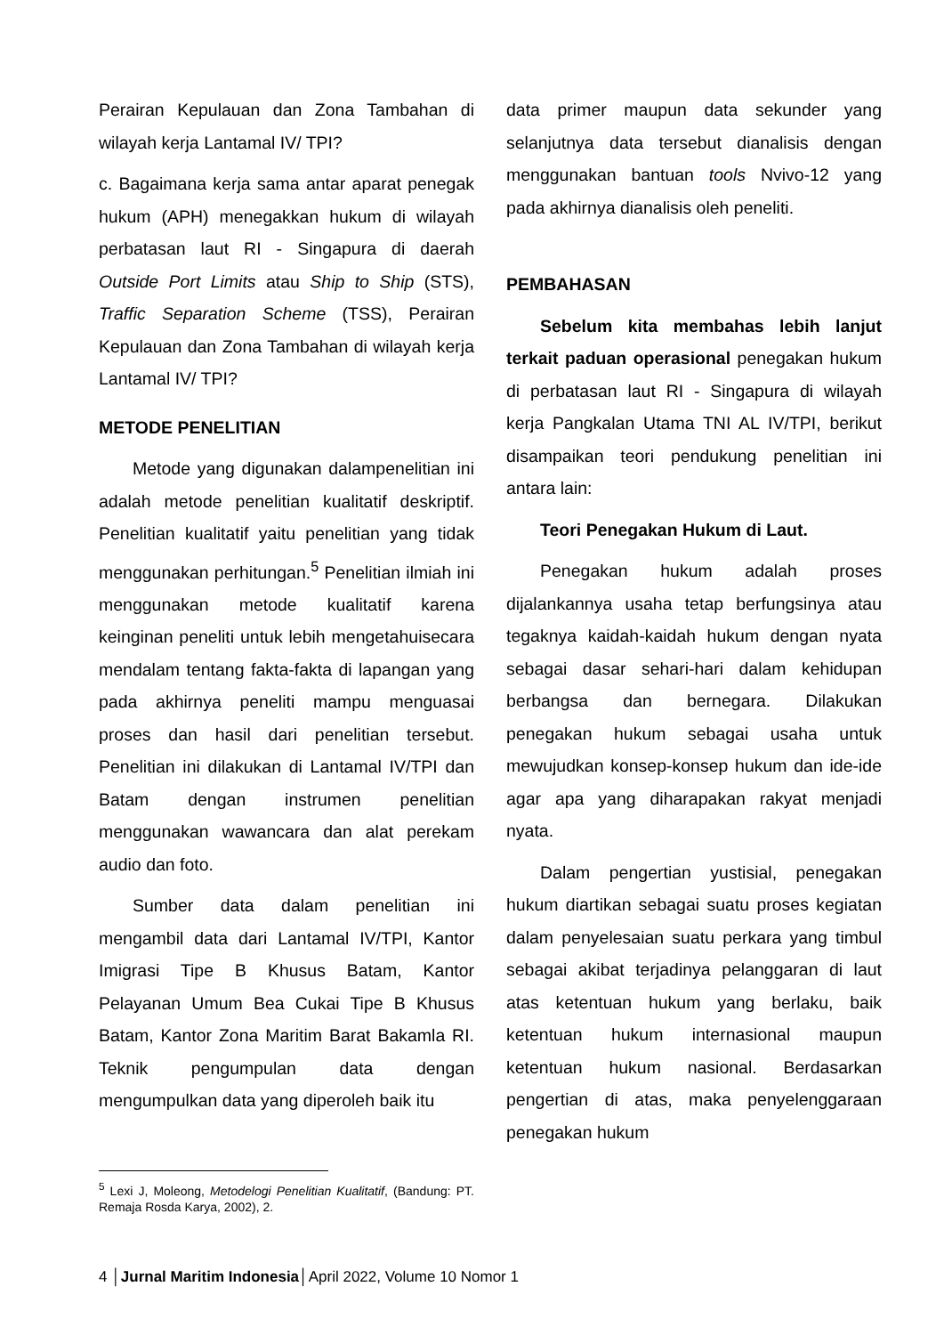Perairan Kepulauan dan Zona Tambahan di wilayah kerja Lantamal IV/ TPI?
c. Bagaimana kerja sama antar aparat penegak hukum (APH) menegakkan hukum di wilayah perbatasan laut RI - Singapura di daerah Outside Port Limits atau Ship to Ship (STS), Traffic Separation Scheme (TSS), Perairan Kepulauan dan Zona Tambahan di wilayah kerja Lantamal IV/ TPI?
METODE PENELITIAN
Metode yang digunakan dalampenelitian ini adalah metode penelitian kualitatif deskriptif. Penelitian kualitatif yaitu penelitian yang tidak menggunakan perhitungan.<sup>5</sup> Penelitian ilmiah ini menggunakan metode kualitatif karena keinginan peneliti untuk lebih mengetahuisecara mendalam tentang fakta-fakta di lapangan yang pada akhirnya peneliti mampu menguasai proses dan hasil dari penelitian tersebut. Penelitian ini dilakukan di Lantamal IV/TPI dan Batam dengan instrumen penelitian menggunakan wawancara dan alat perekam audio dan foto.
Sumber data dalam penelitian ini mengambil data dari Lantamal IV/TPI, Kantor Imigrasi Tipe B Khusus Batam, Kantor Pelayanan Umum Bea Cukai Tipe B Khusus Batam, Kantor Zona Maritim Barat Bakamla RI. Teknik pengumpulan data dengan mengumpulkan data yang diperoleh baik itu
data primer maupun data sekunder yang selanjutnya data tersebut dianalisis dengan menggunakan bantuan tools Nvivo-12 yang pada akhirnya dianalisis oleh peneliti.
PEMBAHASAN
Sebelum kita membahas lebih lanjut terkait paduan operasional penegakan hukum di perbatasan laut RI - Singapura di wilayah kerja Pangkalan Utama TNI AL IV/TPI, berikut disampaikan teori pendukung penelitian ini antara lain:
Teori Penegakan Hukum di Laut.
Penegakan hukum adalah proses dijalankannya usaha tetap berfungsinya atau tegaknya kaidah-kaidah hukum dengan nyata sebagai dasar sehari-hari dalam kehidupan berbangsa dan bernegara. Dilakukan penegakan hukum sebagai usaha untuk mewujudkan konsep-konsep hukum dan ide-ide agar apa yang diharapakan rakyat menjadi nyata.
Dalam pengertian yustisial, penegakan hukum diartikan sebagai suatu proses kegiatan dalam penyelesaian suatu perkara yang timbul sebagai akibat terjadinya pelanggaran di laut atas ketentuan hukum yang berlaku, baik ketentuan hukum internasional maupun ketentuan hukum nasional. Berdasarkan pengertian di atas, maka penyelenggaraan penegakan hukum
<sup>5</sup> Lexi J, Moleong, Metodelogi Penelitian Kualitatif, (Bandung: PT. Remaja Rosda Karya, 2002), 2.
4 │Jurnal Maritim Indonesia│April 2022, Volume 10 Nomor 1